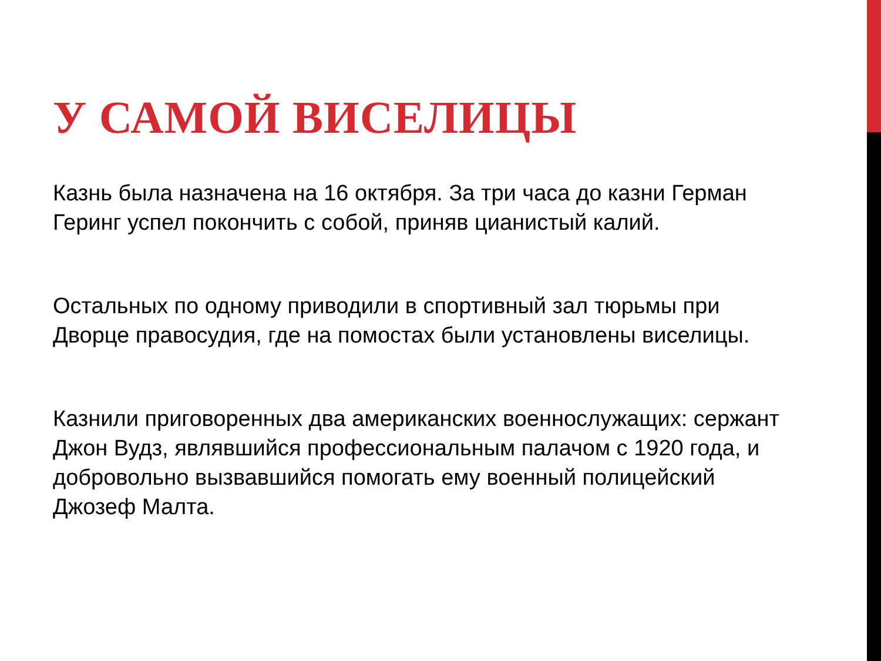У САМОЙ ВИСЕЛИЦЫ
Казнь была назначена на 16 октября. За три часа до казни Герман Геринг успел покончить с собой, приняв цианистый калий.
Остальных по одному приводили в спортивный зал тюрьмы при Дворце правосудия, где на помостах были установлены виселицы.
Казнили приговоренных два американских военнослужащих: сержант Джон Вудз, являвшийся профессиональным палачом с 1920 года, и добровольно вызвавшийся помогать ему военный полицейский Джозеф Малта.